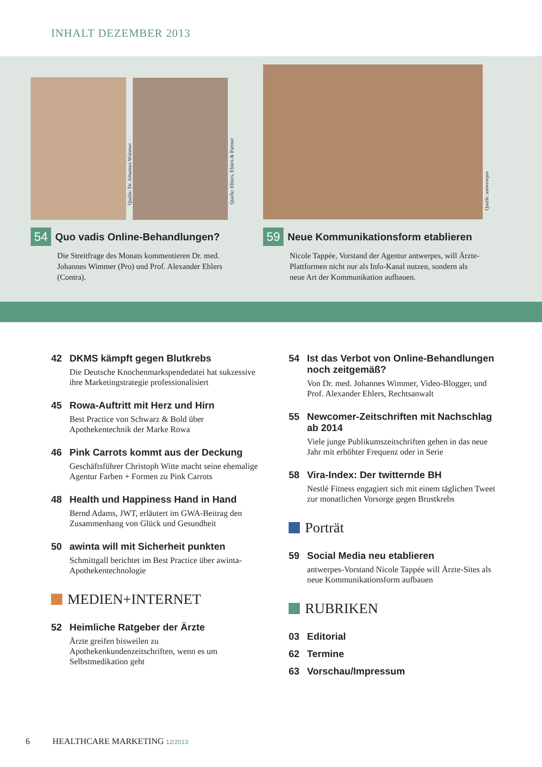INHALT DEZEMBER 2013
Quelle: Dr. Johannes Wimmer
Quelle: Ehlers, Ehlers & Partner
Quelle: antwewpes
54
Quo vadis Online-Behandlungen?
Die Streitfrage des Monats kommentieren Dr. med. Johannes Wimmer (Pro) und Prof. Alexander Ehlers (Contra).
59
Neue Kommunikationsform etablieren
Nicole Tappée, Vorstand der Agentur antwerpes, will Ärzte-Plattformen nicht nur als Info-Kanal nutzen, sondern als neue Art der Kommunikation aufbauen.
42 DKMS kämpft gegen Blutkrebs
Die Deutsche Knochenmarkspendedatei hat sukzessive ihre Marketingstrategie professionalisiert
45 Rowa-Auftritt mit Herz und Hirn
Best Practice von Schwarz & Bold über Apothekentechnik der Marke Rowa
46 Pink Carrots kommt aus der Deckung
Geschäftsführer Christoph Witte macht seine ehemalige Agentur Farben + Formen zu Pink Carrots
48 Health und Happiness Hand in Hand
Bernd Adams, JWT, erläutert im GWA-Beitrag den Zusammenhang von Glück und Gesundheit
50 awinta will mit Sicherheit punkten
Schmittgall berichtet im Best Practice über awinta-Apothekentechnologie
MEDIEN+INTERNET
52 Heimliche Ratgeber der Ärzte
Ärzte greifen bisweilen zu Apothekenkundenzeitschriften, wenn es um Selbstmedikation geht
54 Ist das Verbot von Online-Behandlungen noch zeitgemäß?
Von Dr. med. Johannes Wimmer, Video-Blogger, und Prof. Alexander Ehlers, Rechtsanwalt
55 Newcomer-Zeitschriften mit Nachschlag ab 2014
Viele junge Publikumszeitschriften gehen in das neue Jahr mit erhöhter Frequenz oder in Serie
58 Vira-Index: Der twitternde BH
Nestlé Fitness engagiert sich mit einem täglichen Tweet zur monatlichen Vorsorge gegen Brustkrebs
Porträt
59 Social Media neu etablieren
antwerpes-Vorstand Nicole Tappée will Ärzte-Sites als neue Kommunikationsform aufbauen
RUBRIKEN
03 Editorial
62 Termine
63 Vorschau/Impressum
6 HEALTHCARE MARKETING 12/2013